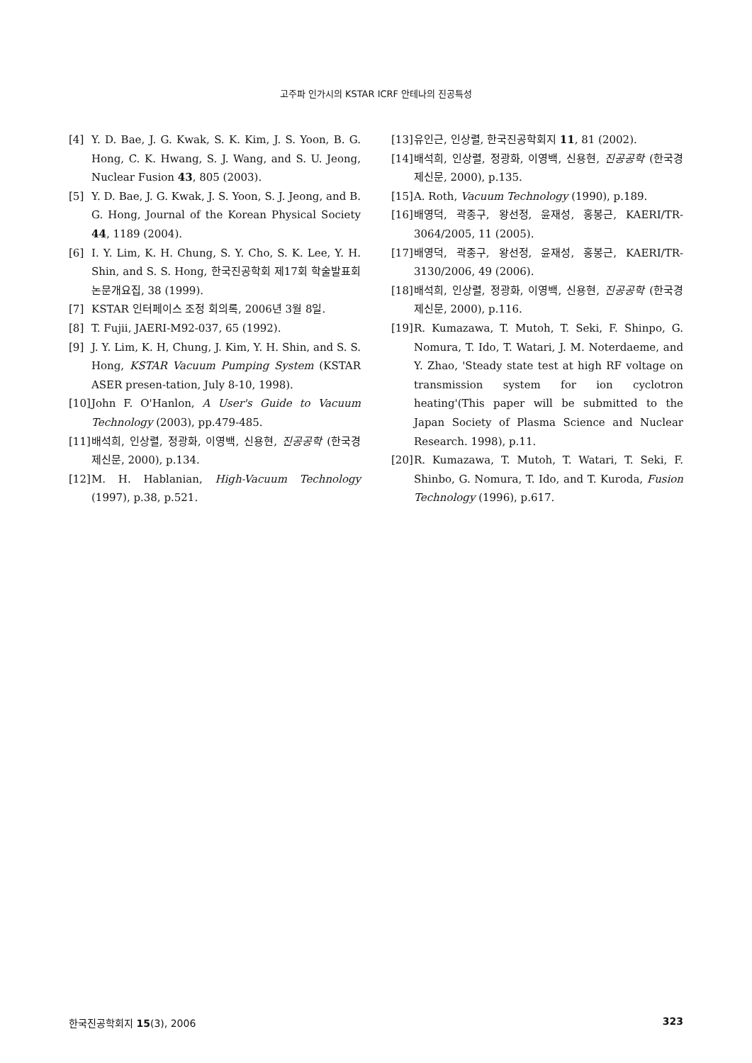고주파 인가시의 KSTAR ICRF 안테나의 진공특성
[4] Y. D. Bae, J. G. Kwak, S. K. Kim, J. S. Yoon, B. G. Hong, C. K. Hwang, S. J. Wang, and S. U. Jeong, Nuclear Fusion 43, 805 (2003).
[5] Y. D. Bae, J. G. Kwak, J. S. Yoon, S. J. Jeong, and B. G. Hong, Journal of the Korean Physical Society 44, 1189 (2004).
[6] I. Y. Lim, K. H. Chung, S. Y. Cho, S. K. Lee, Y. H. Shin, and S. S. Hong, 한국진공학회 제17회 학술발표회 논문개요집, 38 (1999).
[7] KSTAR 인터페이스 조정 회의록, 2006년 3월 8일.
[8] T. Fujii, JAERI-M92-037, 65 (1992).
[9] J. Y. Lim, K. H, Chung, J. Kim, Y. H. Shin, and S. S. Hong, KSTAR Vacuum Pumping System (KSTAR ASER presen-tation, July 8-10, 1998).
[10] John F. O'Hanlon, A User's Guide to Vacuum Technology (2003), pp.479-485.
[11] 배석희, 인상렬, 정광화, 이영백, 신용현, 진공공학 (한국경제신문, 2000), p.134.
[12] M. H. Hablanian, High-Vacuum Technology (1997), p.38, p.521.
[13] 유인근, 인상렬, 한국진공학회지 11, 81 (2002).
[14] 배석희, 인상렬, 정광화, 이영백, 신용현, 진공공학 (한국경제신문, 2000), p.135.
[15] A. Roth, Vacuum Technology (1990), p.189.
[16] 배영덕, 곽종구, 왕선정, 윤재성, 홍봉근, KAERI/TR-3064/2005, 11 (2005).
[17] 배영덕, 곽종구, 왕선정, 윤재성, 홍봉근, KAERI/TR-3130/2006, 49 (2006).
[18] 배석희, 인상렬, 정광화, 이영백, 신용현, 진공공학 (한국경제신문, 2000), p.116.
[19] R. Kumazawa, T. Mutoh, T. Seki, F. Shinpo, G. Nomura, T. Ido, T. Watari, J. M. Noterdaeme, and Y. Zhao, 'Steady state test at high RF voltage on transmission system for ion cyclotron heating'(This paper will be submitted to the Japan Society of Plasma Science and Nuclear Research. 1998), p.11.
[20] R. Kumazawa, T. Mutoh, T. Watari, T. Seki, F. Shinbo, G. Nomura, T. Ido, and T. Kuroda, Fusion Technology (1996), p.617.
한국진공학회지 15(3), 2006 323